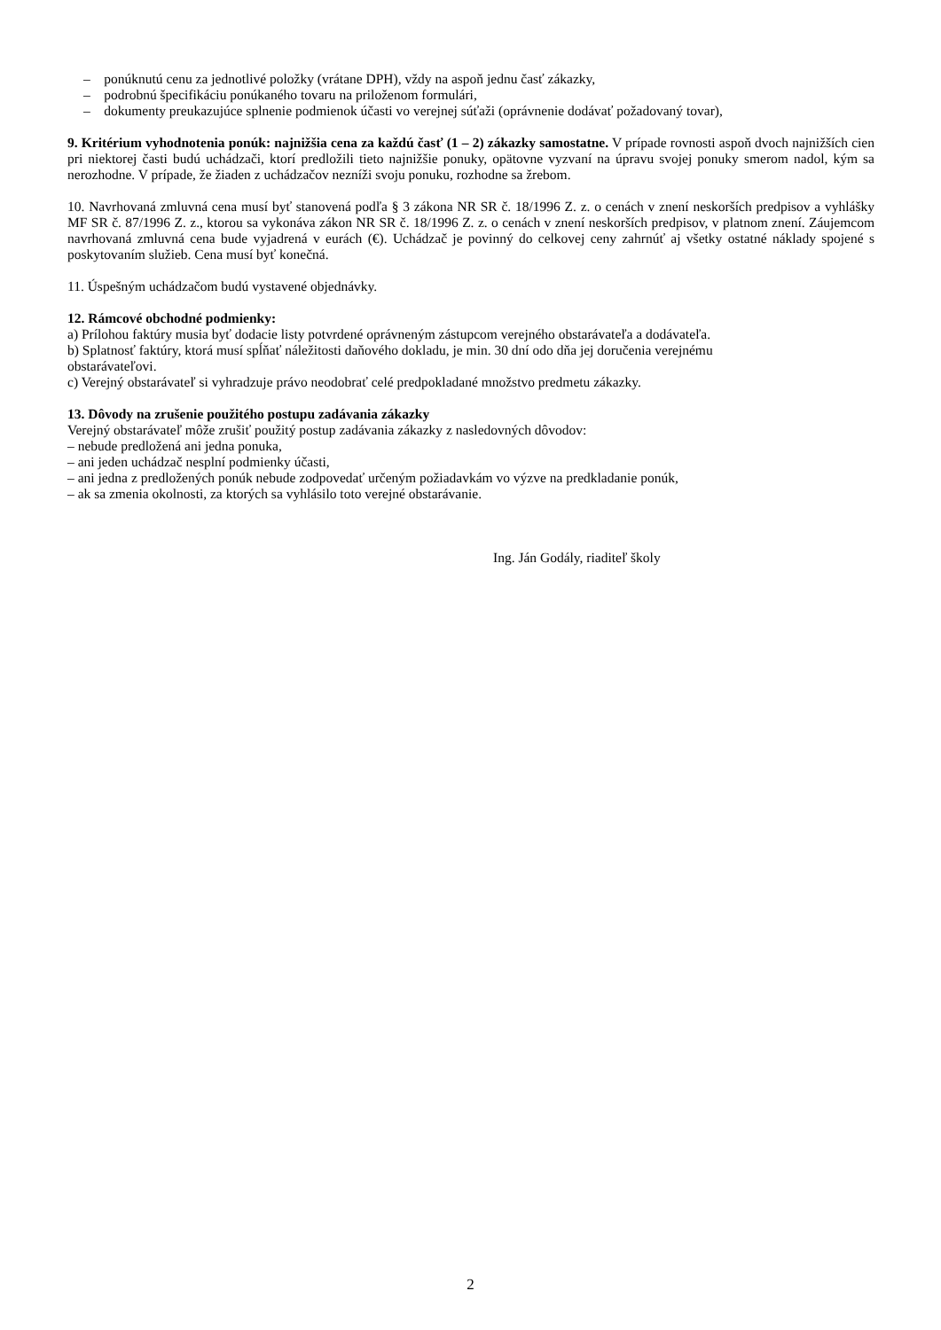– ponúknutú cenu za jednotlivé položky (vrátane DPH), vždy na aspoň jednu časť zákazky,
– podrobnú špecifikáciu ponúkaného tovaru na priloženom formulári,
– dokumenty preukazujúce splnenie podmienok účasti vo verejnej súťaži (oprávnenie dodávať požadovaný tovar),
9. Kritérium vyhodnotenia ponúk: najnižšia cena za každú časť (1 – 2) zákazky samostatne. V prípade rovnosti aspoň dvoch najnižších cien pri niektorej časti budú uchádzači, ktorí predložili tieto najnižšie ponuky, opätovne vyzvaní na úpravu svojej ponuky smerom nadol, kým sa nerozhodne. V prípade, že žiaden z uchádzačov nezníži svoju ponuku, rozhodne sa žrebom.
10. Navrhovaná zmluvná cena musí byť stanovená podľa § 3 zákona NR SR č. 18/1996 Z. z. o cenách v znení neskorších predpisov a vyhlášky MF SR č. 87/1996 Z. z., ktorou sa vykonáva zákon NR SR č. 18/1996 Z. z. o cenách v znení neskorších predpisov, v platnom znení. Záujemcom navrhovaná zmluvná cena bude vyjadrená v eurách (€). Uchádzač je povinný do celkovej ceny zahrnúť aj všetky ostatné náklady spojené s poskytovaním služieb. Cena musí byť konečná.
11. Úspešným uchádzačom budú vystavené objednávky.
12. Rámcové obchodné podmienky:
a) Prílohou faktúry musia byť dodacie listy potvrdené oprávneným zástupcom verejného obstarávateľa a dodávateľa.
b) Splatnosť faktúry, ktorá musí spĺňať náležitosti daňového dokladu, je min. 30 dní odo dňa jej doručenia verejnému
obstarávateľovi.
c) Verejný obstarávateľ si vyhradzuje právo neodobrať celé predpokladané množstvo predmetu zákazky.
13. Dôvody na zrušenie použitého postupu zadávania zákazky
Verejný obstarávateľ môže zrušiť použitý postup zadávania zákazky z nasledovných dôvodov:
– nebude predložená ani jedna ponuka,
– ani jeden uchádzač nesplní podmienky účasti,
– ani jedna z predložených ponúk nebude zodpovedať určeným požiadavkám vo výzve na predkladanie ponúk,
– ak sa zmenia okolnosti, za ktorých sa vyhlásilo toto verejné obstarávanie.
Ing. Ján Godály, riaditeľ školy
2